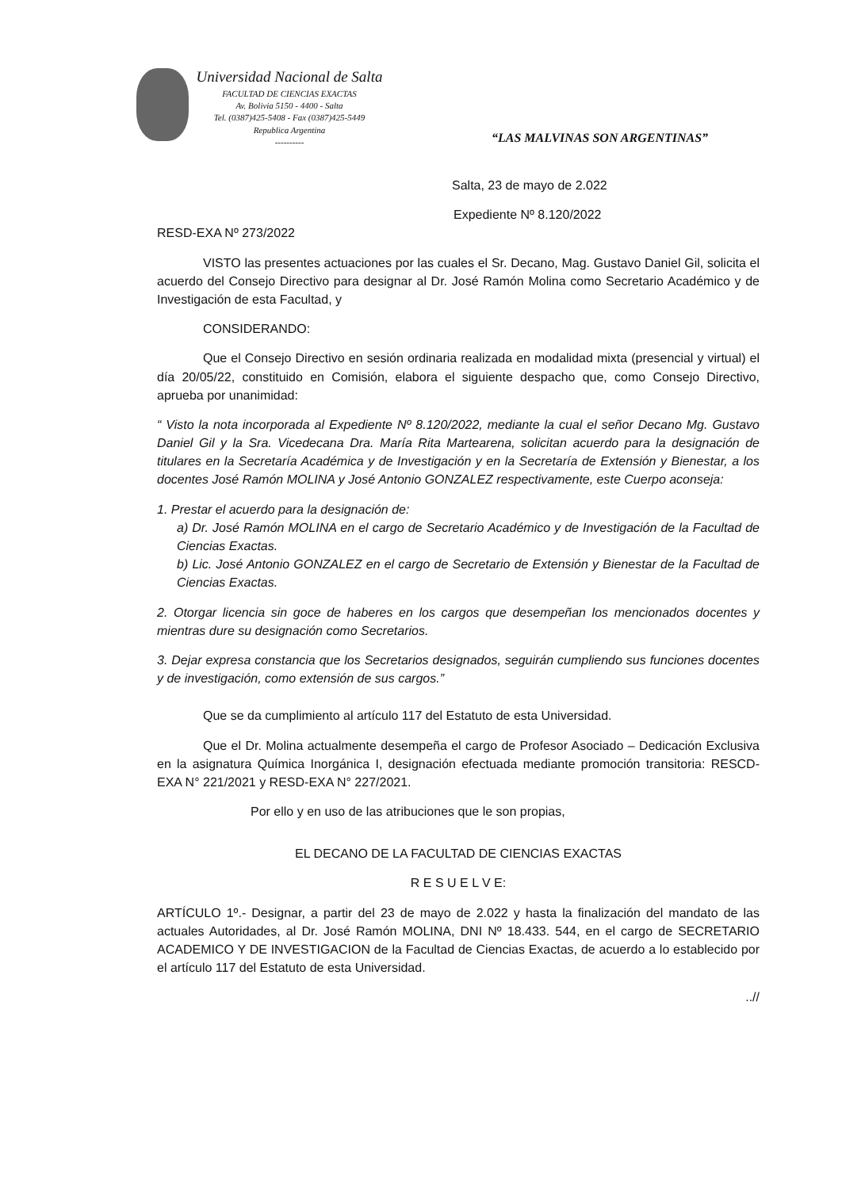Universidad Nacional de Salta
FACULTAD DE CIENCIAS EXACTAS
Av. Bolivia 5150 - 4400 - Salta
Tel. (0387)425-5408 - Fax (0387)425-5449
Republica Argentina
----------
“LAS MALVINAS SON ARGENTINAS”
Salta, 23 de mayo de 2.022
Expediente Nº 8.120/2022
RESD-EXA Nº 273/2022
VISTO las presentes actuaciones por las cuales el Sr. Decano, Mag. Gustavo Daniel Gil, solicita el acuerdo del Consejo Directivo para designar al Dr. José Ramón Molina como Secretario Académico y de Investigación de esta Facultad, y
CONSIDERANDO:
Que el Consejo Directivo en sesión ordinaria realizada en modalidad mixta (presencial y virtual) el día 20/05/22, constituido en Comisión, elabora el siguiente despacho que, como Consejo Directivo, aprueba por unanimidad:
“ Visto la nota incorporada al Expediente Nº 8.120/2022, mediante la cual el señor Decano Mg. Gustavo Daniel Gil y la Sra. Vicedecana Dra. María Rita Martearena, solicitan acuerdo para la designación de titulares en la Secretaría Académica y de Investigación y en la Secretaría de Extensión y Bienestar, a los docentes José Ramón MOLINA y José Antonio GONZALEZ respectivamente, este Cuerpo aconseja:
1. Prestar el acuerdo para la designación de:
a) Dr. José Ramón MOLINA en el cargo de Secretario Académico y de Investigación de la Facultad de Ciencias Exactas.
b) Lic. José Antonio GONZALEZ en el cargo de Secretario de Extensión y Bienestar de la Facultad de Ciencias Exactas.
2. Otorgar licencia sin goce de haberes en los cargos que desempeñan los mencionados docentes y mientras dure su designación como Secretarios.
3. Dejar expresa constancia que los Secretarios designados, seguirán cumpliendo sus funciones docentes y de investigación, como extensión de sus cargos.”
Que se da cumplimiento al artículo 117 del Estatuto de esta Universidad.
Que el Dr. Molina actualmente desempeña el cargo de Profesor Asociado – Dedicación Exclusiva en la asignatura Química Inorgánica I, designación efectuada mediante promoción transitoria: RESCD-EXA N° 221/2021 y RESD-EXA N° 227/2021.
Por ello y en uso de las atribuciones que le son propias,
EL DECANO DE LA FACULTAD DE CIENCIAS EXACTAS
R E S U E L V E:
ARTÍCULO 1º.- Designar, a partir del 23 de mayo de 2.022 y hasta la finalización del mandato de las actuales Autoridades, al Dr. José Ramón MOLINA, DNI Nº 18.433. 544, en el cargo de SECRETARIO ACADEMICO Y DE INVESTIGACION de la Facultad de Ciencias Exactas, de acuerdo a lo establecido por el artículo 117 del Estatuto de esta Universidad.
..//